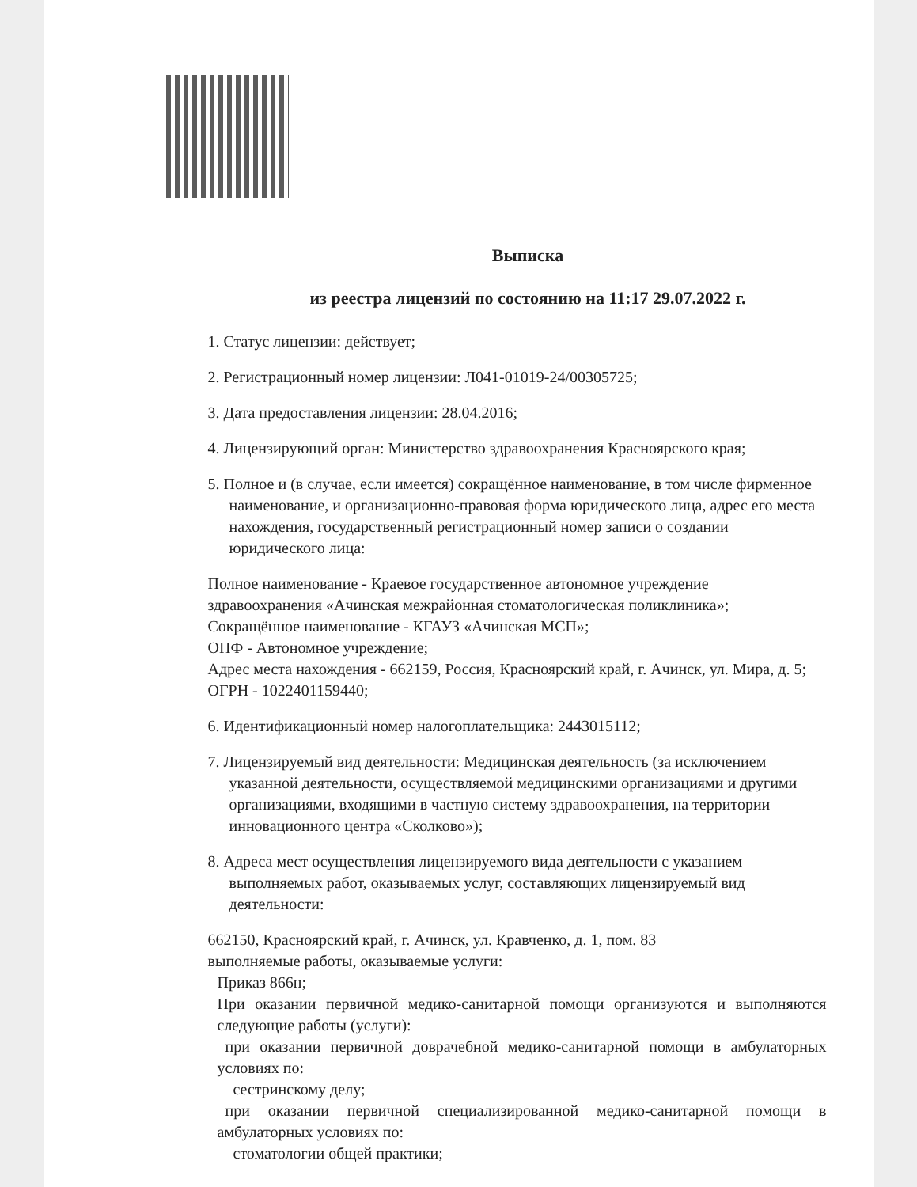Выписка
из реестра лицензий по состоянию на 11:17 29.07.2022 г.
1. Статус лицензии: действует;
2. Регистрационный номер лицензии: Л041-01019-24/00305725;
3. Дата предоставления лицензии: 28.04.2016;
4. Лицензирующий орган: Министерство здравоохранения Красноярского края;
5. Полное и (в случае, если имеется) сокращённое наименование, в том числе фирменное наименование, и организационно-правовая форма юридического лица, адрес его места нахождения, государственный регистрационный номер записи о создании юридического лица:
Полное наименование - Краевое государственное автономное учреждение здравоохранения «Ачинская межрайонная стоматологическая поликлиника»;
Сокращённое наименование - КГАУЗ «Ачинская МСП»;
ОПФ - Автономное учреждение;
Адрес места нахождения - 662159, Россия, Красноярский край, г. Ачинск, ул. Мира, д. 5;
ОГРН - 1022401159440;
6. Идентификационный номер налогоплательщика: 2443015112;
7. Лицензируемый вид деятельности: Медицинская деятельность (за исключением указанной деятельности, осуществляемой медицинскими организациями и другими организациями, входящими в частную систему здравоохранения, на территории инновационного центра «Сколково»);
8. Адреса мест осуществления лицензируемого вида деятельности с указанием выполняемых работ, оказываемых услуг, составляющих лицензируемый вид деятельности:
662150, Красноярский край, г. Ачинск, ул. Кравченко, д. 1, пом. 83
выполняемые работы, оказываемые услуги:
Приказ 866н;
При оказании первичной медико-санитарной помощи организуются и выполняются следующие работы (услуги):
при оказании первичной доврачебной медико-санитарной помощи в амбулаторных условиях по:
сестринскому делу;
при оказании первичной специализированной медико-санитарной помощи в амбулаторных условиях по:
стоматологии общей практики;